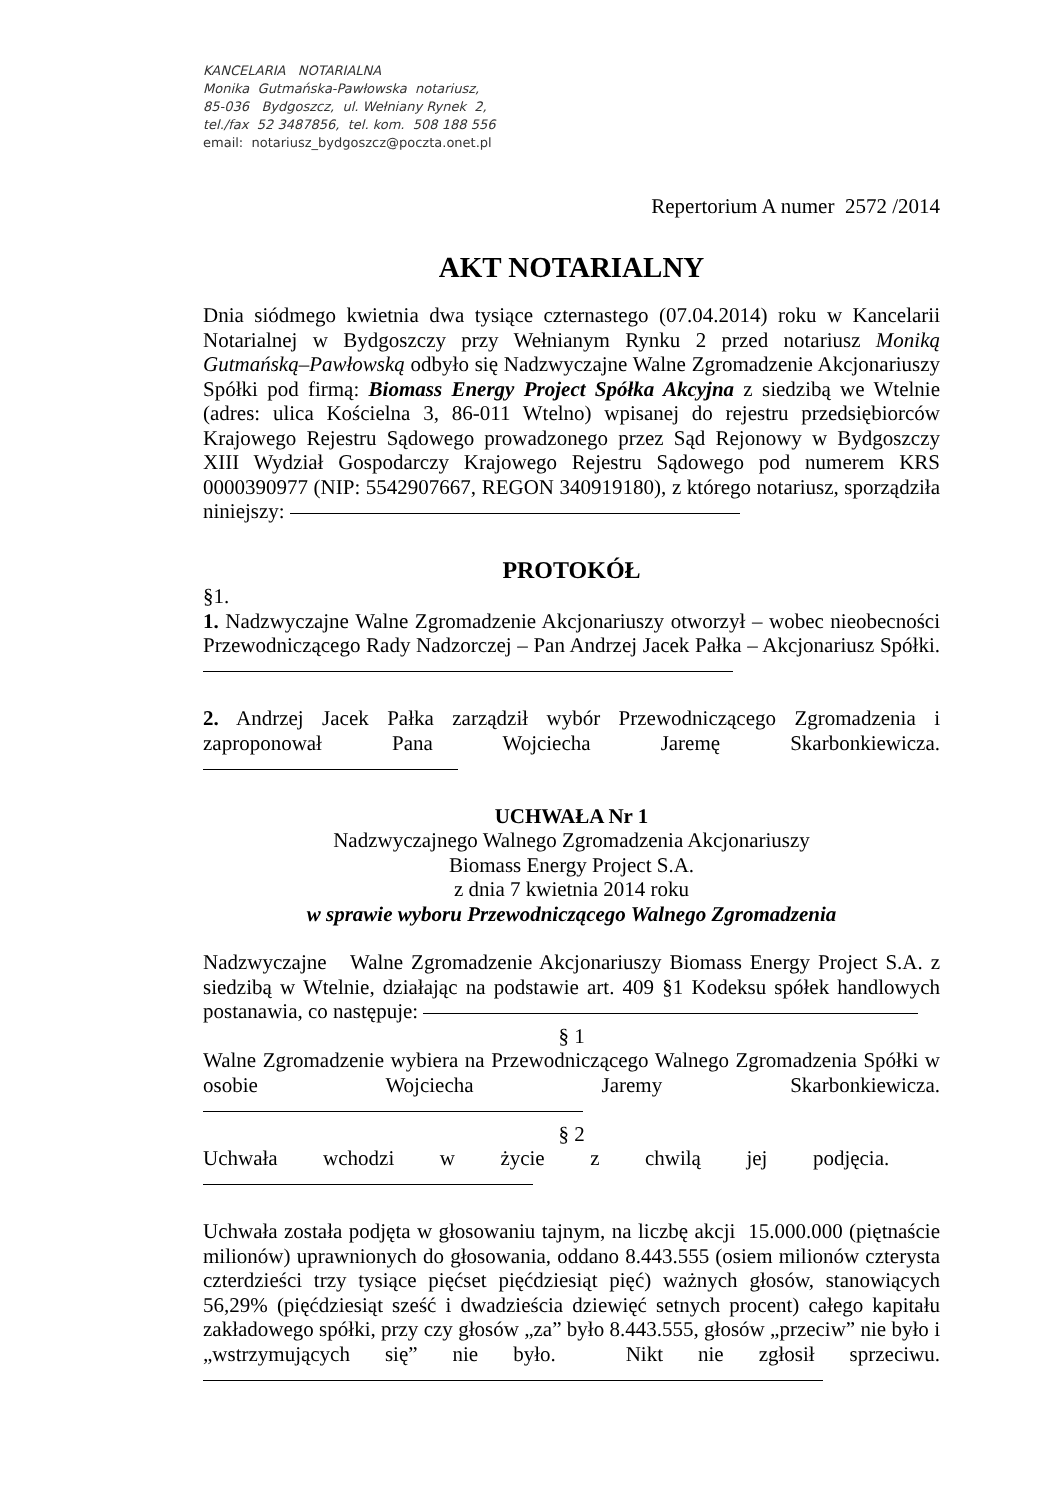KANCELARIA NOTARIALNA
Monika Gutmańska-Pawłowska notariusz,
85-036 Bydgoszcz, ul. Wełniany Rynek 2,
tel./fax 52 3487856, tel. kom. 508 188 556
email: notariusz_bydgoszcz@poczta.onet.pl
Repertorium A numer 2572 /2014
AKT NOTARIALNY
Dnia siódmego kwietnia dwa tysiące czternastego (07.04.2014) roku w Kancelarii Notarialnej w Bydgoszczy przy Wełnianym Rynku 2 przed notariusz Moniką Gutmańską–Pawłowską odbyło się Nadzwyczajne Walne Zgromadzenie Akcjonariuszy Spółki pod firmą: Biomass Energy Project Spółka Akcyjna z siedzibą we Wtelnie (adres: ulica Kościelna 3, 86-011 Wtelno) wpisanej do rejestru przedsiębiorców Krajowego Rejestru Sądowego prowadzonego przez Sąd Rejonowy w Bydgoszczy XIII Wydział Gospodarczy Krajowego Rejestru Sądowego pod numerem KRS 0000390977 (NIP: 5542907667, REGON 340919180), z którego notariusz, sporządziła niniejszy:
PROTOKÓŁ
§1.
1. Nadzwyczajne Walne Zgromadzenie Akcjonariuszy otworzył – wobec nieobecności Przewodniczącego Rady Nadzorczej – Pan Andrzej Jacek Pałka – Akcjonariusz Spółki.
2. Andrzej Jacek Pałka zarządził wybór Przewodniczącego Zgromadzenia i zaproponował Pana Wojciecha Jaremę Skarbonkiewicza.
UCHWAŁA Nr 1
Nadzwyczajnego Walnego Zgromadzenia Akcjonariuszy
Biomass Energy Project S.A.
z dnia 7 kwietnia 2014 roku
w sprawie wyboru Przewodniczącego Walnego Zgromadzenia
Nadzwyczajne Walne Zgromadzenie Akcjonariuszy Biomass Energy Project S.A. z siedzibą w Wtelnie, działając na podstawie art. 409 §1 Kodeksu spółek handlowych postanawia, co następuje:
§ 1
Walne Zgromadzenie wybiera na Przewodniczącego Walnego Zgromadzenia Spółki w osobie Wojciecha Jaremy Skarbonkiewicza.
§ 2
Uchwała wchodzi w życie z chwilą jej podjęcia.
Uchwała została podjęta w głosowaniu tajnym, na liczbę akcji 15.000.000 (piętnaście milionów) uprawnionych do głosowania, oddano 8.443.555 (osiem milionów czterysta czterdzieści trzy tysiące pięćset pięćdziesiąt pięć) ważnych głosów, stanowiących 56,29% (pięćdziesiąt sześć i dwadzieścia dziewięć setnych procent) całego kapitału zakładowego spółki, przy czy głosów „za” było 8.443.555, głosów „przeciw” nie było i „wstrzymujących się” nie było. Nikt nie zgłosił sprzeciwu.